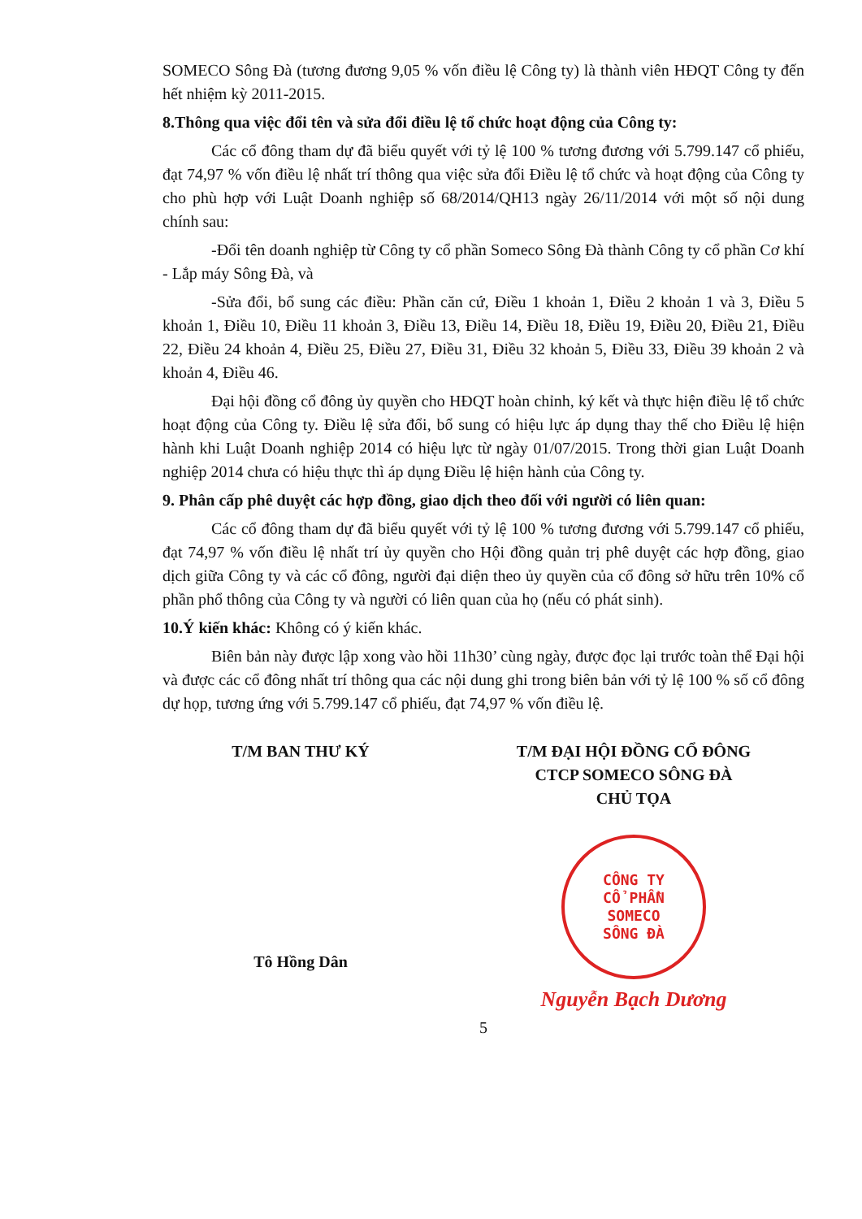SOMECO Sông Đà (tương đương 9,05 % vốn điều lệ Công ty) là thành viên HĐQT Công ty đến hết nhiệm kỳ 2011-2015.
8.Thông qua việc đổi tên và sửa đổi điều lệ tổ chức hoạt động của Công ty:
Các cổ đông tham dự đã biểu quyết với tỷ lệ 100 % tương đương với 5.799.147 cổ phiếu, đạt 74,97 % vốn điều lệ nhất trí thông qua việc sửa đổi Điều lệ tổ chức và hoạt động của Công ty cho phù hợp với Luật Doanh nghiệp số 68/2014/QH13 ngày 26/11/2014 với một số nội dung chính sau:
-Đổi tên doanh nghiệp từ Công ty cổ phần Someco Sông Đà thành Công ty cổ phần Cơ khí - Lắp máy Sông Đà, và
-Sửa đổi, bổ sung các điều: Phần căn cứ, Điều 1 khoản 1, Điều 2 khoản 1 và 3, Điều 5 khoản 1, Điều 10, Điều 11 khoản 3, Điều 13, Điều 14, Điều 18, Điều 19, Điều 20, Điều 21, Điều 22, Điều 24 khoản 4, Điều 25, Điều 27, Điều 31, Điều 32 khoản 5, Điều 33, Điều 39 khoản 2 và khoản 4, Điều 46.
Đại hội đồng cổ đông ủy quyền cho HĐQT hoàn chỉnh, ký kết và thực hiện điều lệ tổ chức hoạt động của Công ty. Điều lệ sửa đổi, bổ sung có hiệu lực áp dụng thay thế cho Điều lệ hiện hành khi Luật Doanh nghiệp 2014 có hiệu lực từ ngày 01/07/2015. Trong thời gian Luật Doanh nghiệp 2014 chưa có hiệu thực thì áp dụng Điều lệ hiện hành của Công ty.
9. Phân cấp phê duyệt các hợp đồng, giao dịch theo đối với người có liên quan:
Các cổ đông tham dự đã biểu quyết với tỷ lệ 100 % tương đương với 5.799.147 cổ phiếu, đạt 74,97 % vốn điều lệ nhất trí ủy quyền cho Hội đồng quản trị phê duyệt các hợp đồng, giao dịch giữa Công ty và các cổ đông, người đại diện theo ủy quyền của cổ đông sở hữu trên 10% cổ phần phổ thông của Công ty và người có liên quan của họ (nếu có phát sinh).
10.Ý kiến khác: Không có ý kiến khác.
Biên bản này được lập xong vào hồi 11h30’ cùng ngày, được đọc lại trước toàn thể Đại hội và được các cổ đông nhất trí thông qua các nội dung ghi trong biên bản với tỷ lệ 100 % số cổ đông dự họp, tương ứng với 5.799.147 cổ phiếu, đạt 74,97 % vốn điều lệ.
T/M BAN THƯ KÝ
Tô Hồng Dân
T/M ĐẠI HỘI ĐỒNG CỔ ĐÔNG
CTCP SOMECO SÔNG ĐÀ
CHỦ TỌA
CÔNG TY
CỔ PHẦN
SOMECO
SÔNG ĐÀ
Nguyễn Bạch Dương
5